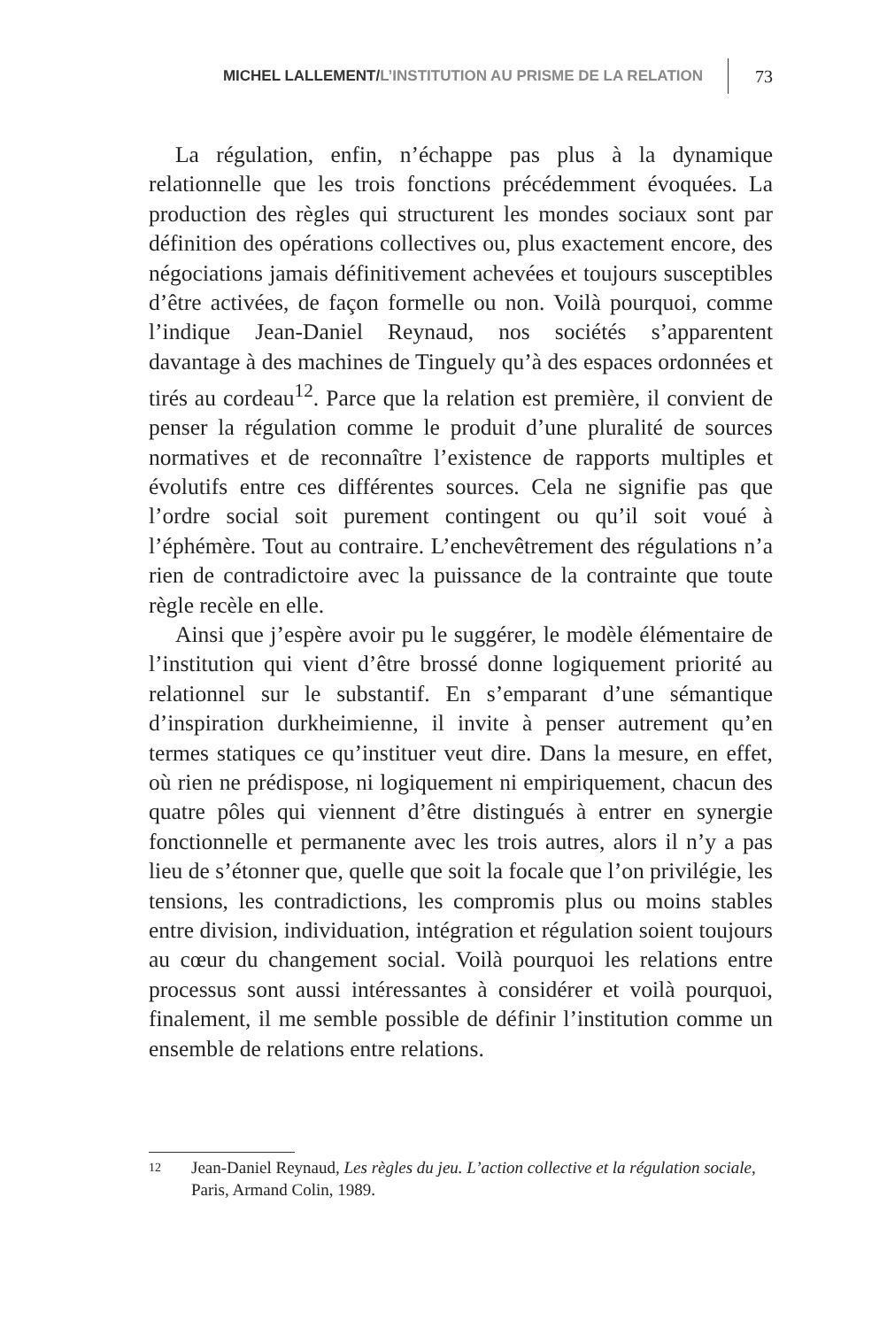MICHEL LALLEMENT / L’INSTITUTION AU PRISME DE LA RELATION 73
La régulation, enfin, n’échappe pas plus à la dynamique relationnelle que les trois fonctions précédemment évoquées. La production des règles qui structurent les mondes sociaux sont par définition des opérations collectives ou, plus exactement encore, des négociations jamais définitivement achevées et toujours susceptibles d’être activées, de façon formelle ou non. Voilà pourquoi, comme l’indique Jean-Daniel Reynaud, nos sociétés s’apparentent davantage à des machines de Tinguely qu’à des espaces ordonnées et tirés au cordeau<sup>12</sup>. Parce que la relation est première, il convient de penser la régulation comme le produit d’une pluralité de sources normatives et de reconnaître l’existence de rapports multiples et évolutifs entre ces différentes sources. Cela ne signifie pas que l’ordre social soit purement contingent ou qu’il soit voué à l’éphémère. Tout au contraire. L’enchevêtrement des régulations n’a rien de contradictoire avec la puissance de la contrainte que toute règle recèle en elle.
Ainsi que j’espère avoir pu le suggérer, le modèle élémentaire de l’institution qui vient d’être brossé donne logiquement priorité au relationnel sur le substantif. En s’emparant d’une sémantique d’inspiration durkheimienne, il invite à penser autrement qu’en termes statiques ce qu’instituer veut dire. Dans la mesure, en effet, où rien ne prédispose, ni logiquement ni empiriquement, chacun des quatre pôles qui viennent d’être distingués à entrer en synergie fonctionnelle et permanente avec les trois autres, alors il n’y a pas lieu de s’étonner que, quelle que soit la focale que l’on privilégie, les tensions, les contradictions, les compromis plus ou moins stables entre division, individuation, intégration et régulation soient toujours au cœur du changement social. Voilà pourquoi les relations entre processus sont aussi intéressantes à considérer et voilà pourquoi, finalement, il me semble possible de définir l’institution comme un ensemble de relations entre relations.
12 Jean-Daniel Reynaud, Les règles du jeu. L’action collective et la régulation sociale, Paris, Armand Colin, 1989.